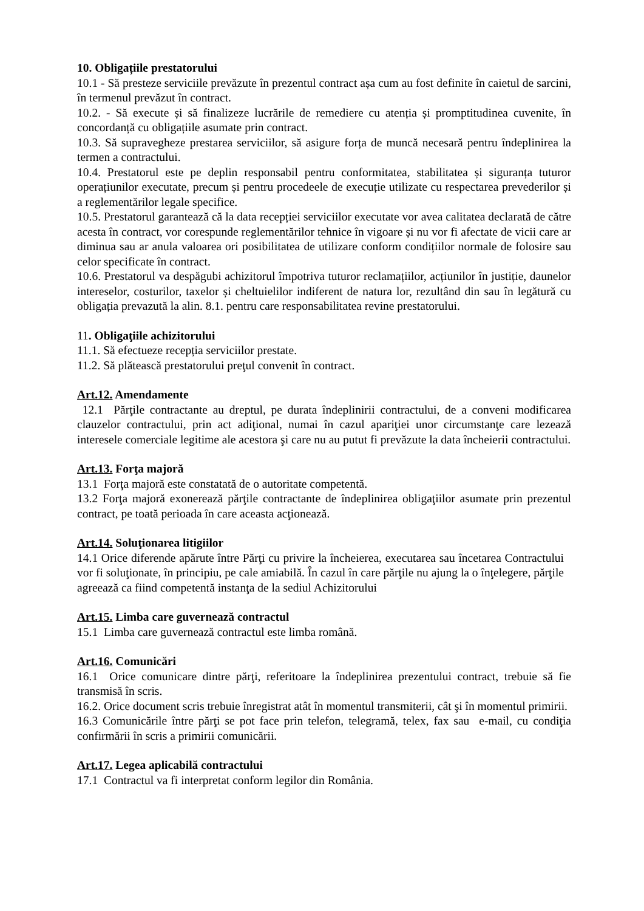10. Obligațiile prestatorului
10.1 - Să presteze serviciile prevăzute în prezentul contract așa cum au fost definite în caietul de sarcini, în termenul prevăzut în contract.
10.2. - Să execute și să finalizeze lucrările de remediere cu atenția și promptitudinea cuvenite, în concordanță cu obligațiile asumate prin contract.
10.3. Să supravegheze prestarea serviciilor, să asigure forța de muncă necesară pentru îndeplinirea la termen a contractului.
10.4. Prestatorul este pe deplin responsabil pentru conformitatea, stabilitatea și siguranța tuturor operațiunilor executate, precum și pentru procedeele de execuție utilizate cu respectarea prevederilor și a reglementărilor legale specifice.
10.5. Prestatorul garantează că la data recepției serviciilor executate vor avea calitatea declarată de către acesta în contract, vor corespunde reglementărilor tehnice în vigoare și nu vor fi afectate de vicii care ar diminua sau ar anula valoarea ori posibilitatea de utilizare conform condițiilor normale de folosire sau celor specificate în contract.
10.6. Prestatorul va despăgubi achizitorul împotriva tuturor reclamațiilor, acțiunilor în justiție, daunelor intereselor, costurilor, taxelor și cheltuielilor indiferent de natura lor, rezultând din sau în legătură cu obligația prevazută la alin. 8.1. pentru care responsabilitatea revine prestatorului.
11. Obligaţiile achizitorului
11.1. Să efectueze recepția serviciilor prestate.
11.2. Să plătească prestatorului preţul convenit în contract.
Art.12. Amendamente
12.1 Părţile contractante au dreptul, pe durata îndeplinirii contractului, de a conveni modificarea clauzelor contractului, prin act adiţional, numai în cazul apariţiei unor circumstanţe care lezează interesele comerciale legitime ale acestora şi care nu au putut fi prevăzute la data încheierii contractului.
Art.13. Forţa majoră
13.1 Forţa majoră este constatată de o autoritate competentă.
13.2 Forţa majoră exonerează părţile contractante de îndeplinirea obligaţiilor asumate prin prezentul contract, pe toată perioada în care aceasta acţionează.
Art.14. Soluţionarea litigiilor
14.1 Orice diferende apărute între Părţi cu privire la încheierea, executarea sau încetarea Contractului vor fi soluţionate, în principiu, pe cale amiabilă. În cazul în care părţile nu ajung la o înţelegere, părţile agreează ca fiind competentă instanţa de la sediul Achizitorului
Art.15. Limba care guvernează contractul
15.1 Limba care guvernează contractul este limba română.
Art.16. Comunicări
16.1 Orice comunicare dintre părţi, referitoare la îndeplinirea prezentului contract, trebuie să fie transmisă în scris.
16.2. Orice document scris trebuie înregistrat atât în momentul transmiterii, cât şi în momentul primirii.
16.3 Comunicările între părţi se pot face prin telefon, telegramă, telex, fax sau e-mail, cu condiţia confirmării în scris a primirii comunicării.
Art.17. Legea aplicabilă contractului
17.1 Contractul va fi interpretat conform legilor din România.